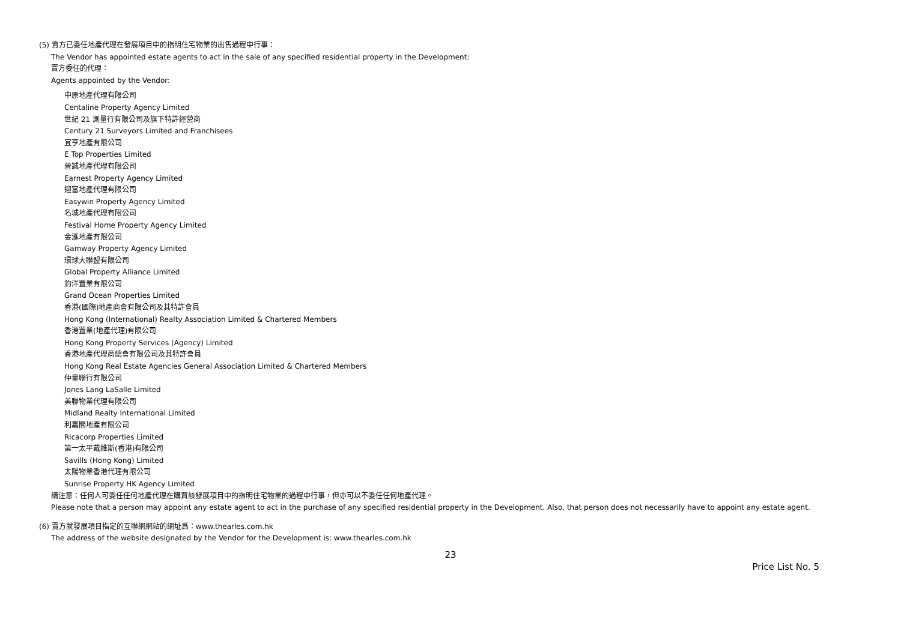(5) 賣方已委任地產代理在發展項目中的指明住宅物業的出售過程中行事：
The Vendor has appointed estate agents to act in the sale of any specified residential property in the Development:
賣方委任的代理：
Agents appointed by the Vendor:
中原地產代理有限公司
Centaline Property Agency Limited
世紀 21 測量行有限公司及旗下特許經營商
Century 21 Surveyors Limited and Franchisees
宜亨地產有限公司
E Top Properties Limited
晉誠地產代理有限公司
Earnest Property Agency Limited
迎富地產代理有限公司
Easywin Property Agency Limited
名城地產代理有限公司
Festival Home Property Agency Limited
金滙地產有限公司
Gamway Property Agency Limited
環球大聯盟有限公司
Global Property Alliance Limited
鈞洋置業有限公司
Grand Ocean Properties Limited
香港(國際)地產商會有限公司及其特許會員
Hong Kong (International) Realty Association Limited & Chartered Members
香港置業(地產代理)有限公司
Hong Kong Property Services (Agency) Limited
香港地產代理商總會有限公司及其特許會員
Hong Kong Real Estate Agencies General Association Limited & Chartered Members
仲量聯行有限公司
Jones Lang LaSalle Limited
美聯物業代理有限公司
Midland Realty International Limited
利嘉閣地產有限公司
Ricacorp Properties Limited
第一太平戴維斯(香港)有限公司
Savills (Hong Kong) Limited
太陽物業香港代理有限公司
Sunrise Property HK Agency Limited
請注意：任何人可委任任何地產代理在購買該發展項目中的指明住宅物業的過程中行事，但亦可以不委任任何地產代理。
Please note that a person may appoint any estate agent to act in the purchase of any specified residential property in the Development. Also, that person does not necessarily have to appoint any estate agent.
(6) 賣方就發展項目指定的互聯網網站的網址爲：www.thearles.com.hk
The address of the website designated by the Vendor for the Development is: www.thearles.com.hk
23
Price List No. 5